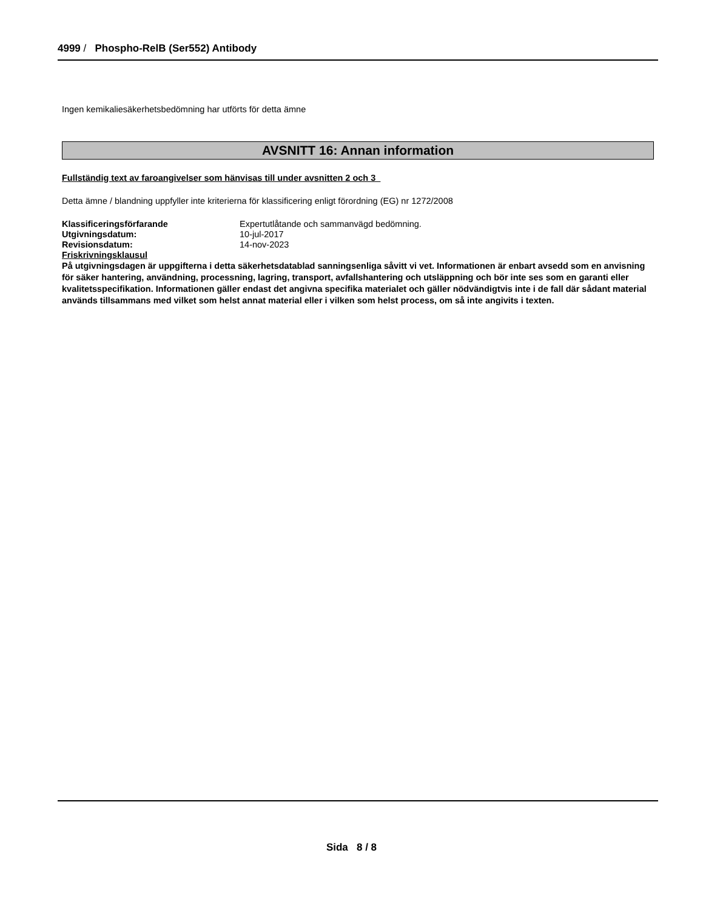4999 / Phospho-RelB (Ser552) Antibody
Ingen kemikaliesäkerhetsbedömning har utförts för detta ämne
AVSNITT 16: Annan information
Fullständig text av faroangivelser som hänvisas till under avsnitten 2 och 3
Detta ämne / blandning uppfyller inte kriterierna för klassificering enligt förordning (EG) nr 1272/2008
Klassificeringsförfarande Expertutlåtande och sammanvägd bedömning.
Utgivningsdatum: 10-jul-2017
Revisionsdatum: 14-nov-2023
Friskrivningsklausul
På utgivningsdagen är uppgifterna i detta säkerhetsdatablad sanningsenliga såvitt vi vet. Informationen är enbart avsedd som en anvisning för säker hantering, användning, processning, lagring, transport, avfallshantering och utsläppning och bör inte ses som en garanti eller kvalitetsspecifikation. Informationen gäller endast det angivna specifika materialet och gäller nödvändigtvis inte i de fall där sådant material används tillsammans med vilket som helst annat material eller i vilken som helst process, om så inte angivits i texten.
Sida 8 / 8